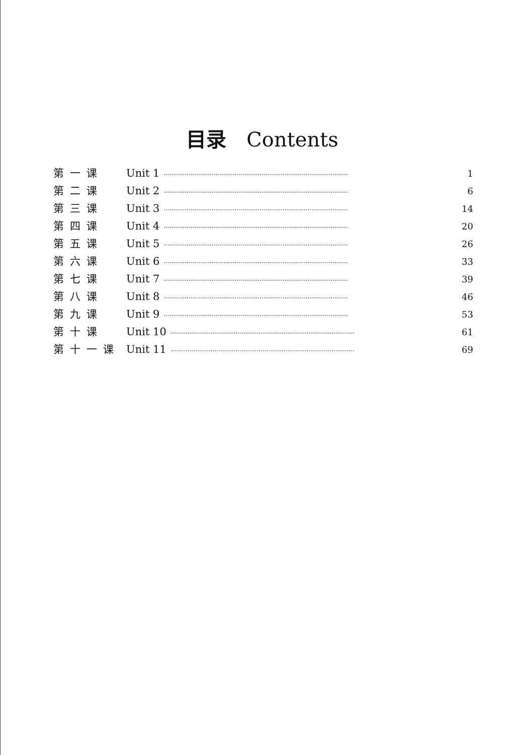目录 Contents
第一课 Unit 1 ································································································ 1
第二课 Unit 2 ································································································ 6
第三课 Unit 3 ································································································ 14
第四课 Unit 4 ································································································ 20
第五课 Unit 5 ································································································ 26
第六课 Unit 6 ································································································ 33
第七课 Unit 7 ································································································ 39
第八课 Unit 8 ································································································ 46
第九课 Unit 9 ································································································ 53
第十课 Unit 10 ································································································ 61
第十一课 Unit 11 ································································································ 69